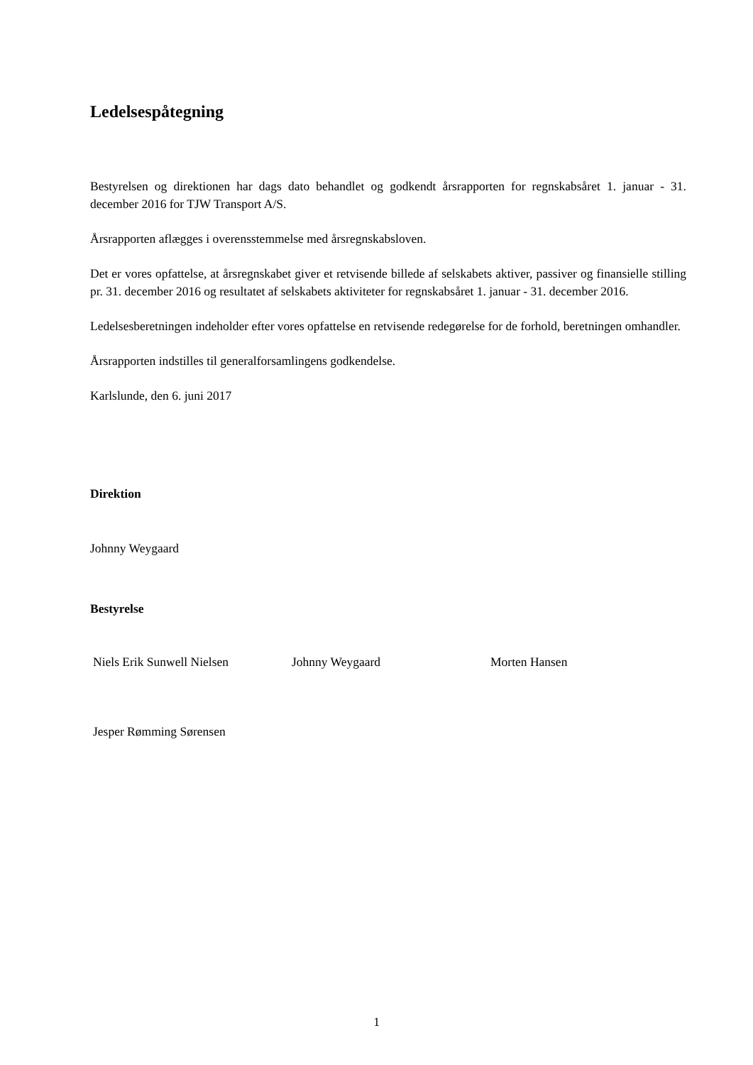Ledelsespåtegning
Bestyrelsen og direktionen har dags dato behandlet og godkendt årsrapporten for regnskabsåret 1. januar - 31. december 2016 for TJW Transport A/S.
Årsrapporten aflægges i overensstemmelse med årsregnskabsloven.
Det er vores opfattelse, at årsregnskabet giver et retvisende billede af selskabets aktiver, passiver og finansielle stilling pr. 31. december 2016 og resultatet af selskabets aktiviteter for regnskabsåret 1. januar - 31. december 2016.
Ledelsesberetningen indeholder efter vores opfattelse en retvisende redegørelse for de forhold, beretningen omhandler.
Årsrapporten indstilles til generalforsamlingens godkendelse.
Karlslunde, den 6. juni 2017
Direktion
Johnny Weygaard
Bestyrelse
Niels Erik Sunwell Nielsen Johnny Weygaard Morten Hansen
Jesper Rømming Sørensen
1